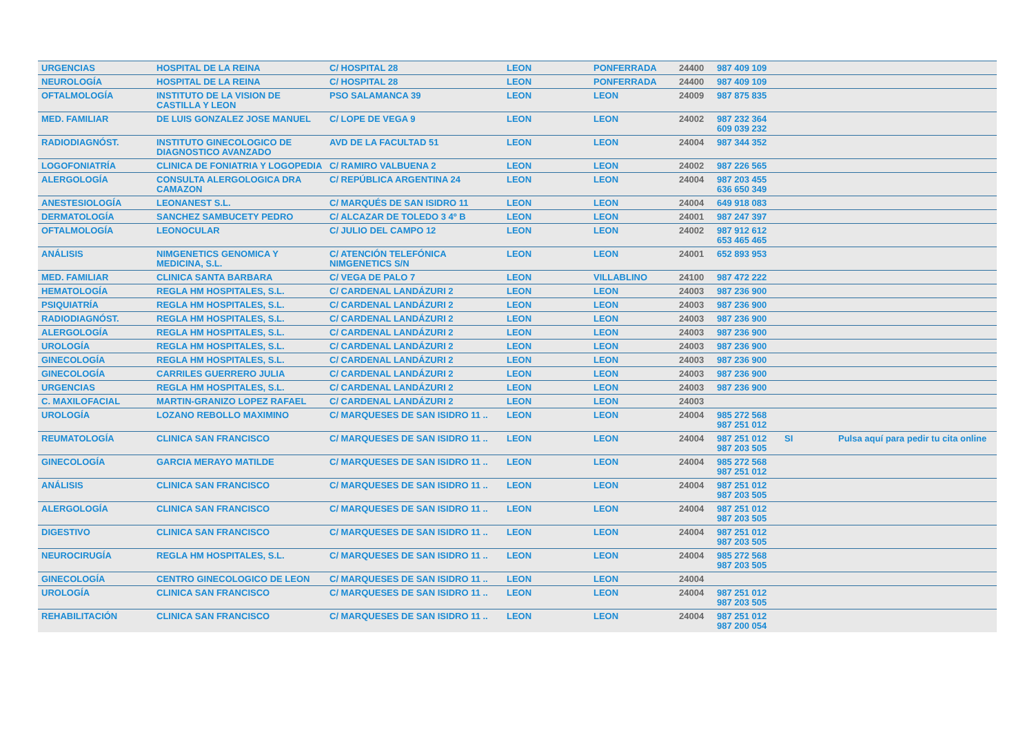| URGENCIAS | HOSPITAL DE LA REINA | C/ HOSPITAL 28 | LEON | PONFERRADA | 24400 | 987 409 109 | | |
| NEUROLOGÍA | HOSPITAL DE LA REINA | C/ HOSPITAL 28 | LEON | PONFERRADA | 24400 | 987 409 109 | | |
| OFTALMOLOGÍA | INSTITUTO DE LA VISION DE CASTILLA Y LEON | PSO SALAMANCA 39 | LEON | LEON | 24009 | 987 875 835 | | |
| MED. FAMILIAR | DE LUIS GONZALEZ JOSE MANUEL | C/ LOPE DE VEGA 9 | LEON | LEON | 24002 | 987 232 364 609 039 232 | | |
| RADIODIAGNÓST. | INSTITUTO GINECOLOGICO DE DIAGNOSTICO AVANZADO | AVD DE LA FACULTAD 51 | LEON | LEON | 24004 | 987 344 352 | | |
| LOGOFONIATRÍA | CLINICA DE FONIATRIA Y LOGOPEDIA | C/ RAMIRO VALBUENA 2 | LEON | LEON | 24002 | 987 226 565 | | |
| ALERGOLOGÍA | CONSULTA ALERGOLOGICA DRA CAMAZON | C/ REPÚBLICA ARGENTINA 24 | LEON | LEON | 24004 | 987 203 455 636 650 349 | | |
| ANESTESIOLOGÍA | LEONANEST S.L. | C/ MARQUÉS DE SAN ISIDRO 11 | LEON | LEON | 24004 | 649 918 083 | | |
| DERMATOLOGÍA | SANCHEZ SAMBUCETY PEDRO | C/ ALCAZAR DE TOLEDO 3 4º B | LEON | LEON | 24001 | 987 247 397 | | |
| OFTALMOLOGÍA | LEONOCULAR | C/ JULIO DEL CAMPO 12 | LEON | LEON | 24002 | 987 912 612 653 465 465 | | |
| ANÁLISIS | NIMGENETICS GENOMICA Y MEDICINA, S.L. | C/ ATENCIÓN TELEFÓNICA NIMGENETICS S/N | LEON | LEON | 24001 | 652 893 953 | | |
| MED. FAMILIAR | CLINICA SANTA BARBARA | C/ VEGA DE PALO 7 | LEON | VILLABLINO | 24100 | 987 472 222 | | |
| HEMATOLOGÍA | REGLA HM HOSPITALES, S.L. | C/ CARDENAL LANDÁZURI 2 | LEON | LEON | 24003 | 987 236 900 | | |
| PSIQUIATRÍA | REGLA HM HOSPITALES, S.L. | C/ CARDENAL LANDÁZURI 2 | LEON | LEON | 24003 | 987 236 900 | | |
| RADIODIAGNÓST. | REGLA HM HOSPITALES, S.L. | C/ CARDENAL LANDÁZURI 2 | LEON | LEON | 24003 | 987 236 900 | | |
| ALERGOLOGÍA | REGLA HM HOSPITALES, S.L. | C/ CARDENAL LANDÁZURI 2 | LEON | LEON | 24003 | 987 236 900 | | |
| UROLOGÍA | REGLA HM HOSPITALES, S.L. | C/ CARDENAL LANDÁZURI 2 | LEON | LEON | 24003 | 987 236 900 | | |
| GINECOLOGÍA | REGLA HM HOSPITALES, S.L. | C/ CARDENAL LANDÁZURI 2 | LEON | LEON | 24003 | 987 236 900 | | |
| GINECOLOGÍA | CARRILES GUERRERO JULIA | C/ CARDENAL LANDÁZURI 2 | LEON | LEON | 24003 | 987 236 900 | | |
| URGENCIAS | REGLA HM HOSPITALES, S.L. | C/ CARDENAL LANDÁZURI 2 | LEON | LEON | 24003 | 987 236 900 | | |
| C. MAXILOFACIAL | MARTIN-GRANIZO LOPEZ RAFAEL | C/ CARDENAL LANDÁZURI 2 | LEON | LEON | 24003 | | | |
| UROLOGÍA | LOZANO REBOLLO MAXIMINO | C/ MARQUESES DE SAN ISIDRO 11 .. | LEON | LEON | 24004 | 985 272 568 987 251 012 | | |
| REUMATOLOGÍA | CLINICA SAN FRANCISCO | C/ MARQUESES DE SAN ISIDRO 11 .. | LEON | LEON | 24004 | 987 251 012 987 203 505 | SI | Pulsa aquí para pedir tu cita online |
| GINECOLOGÍA | GARCIA MERAYO MATILDE | C/ MARQUESES DE SAN ISIDRO 11 .. | LEON | LEON | 24004 | 985 272 568 987 251 012 | | |
| ANÁLISIS | CLINICA SAN FRANCISCO | C/ MARQUESES DE SAN ISIDRO 11 .. | LEON | LEON | 24004 | 987 251 012 987 203 505 | | |
| ALERGOLOGÍA | CLINICA SAN FRANCISCO | C/ MARQUESES DE SAN ISIDRO 11 .. | LEON | LEON | 24004 | 987 251 012 987 203 505 | | |
| DIGESTIVO | CLINICA SAN FRANCISCO | C/ MARQUESES DE SAN ISIDRO 11 .. | LEON | LEON | 24004 | 987 251 012 987 203 505 | | |
| NEUROCIRUGÍA | REGLA HM HOSPITALES, S.L. | C/ MARQUESES DE SAN ISIDRO 11 .. | LEON | LEON | 24004 | 985 272 568 987 203 505 | | |
| GINECOLOGÍA | CENTRO GINECOLOGICO DE LEON | C/ MARQUESES DE SAN ISIDRO 11 .. | LEON | LEON | 24004 | | | |
| UROLOGÍA | CLINICA SAN FRANCISCO | C/ MARQUESES DE SAN ISIDRO 11 .. | LEON | LEON | 24004 | 987 251 012 987 203 505 | | |
| REHABILITACIÓN | CLINICA SAN FRANCISCO | C/ MARQUESES DE SAN ISIDRO 11 .. | LEON | LEON | 24004 | 987 251 012 987 200 054 | | |